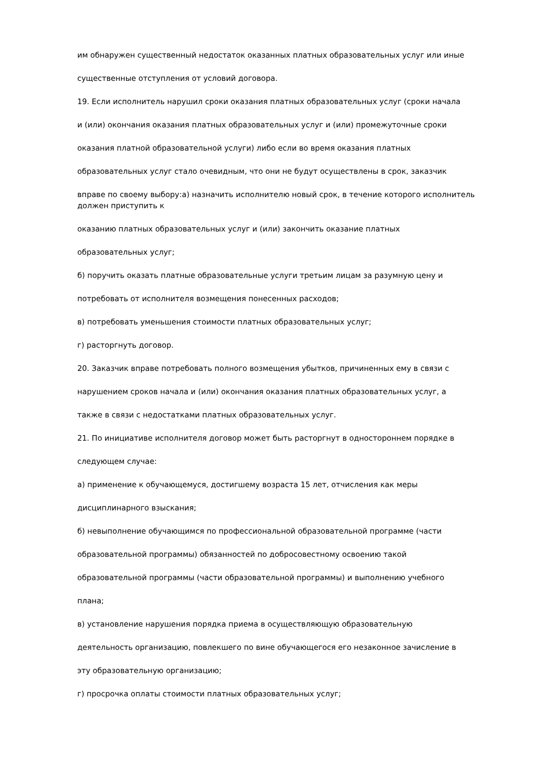им обнаружен существенный недостаток оказанных платных образовательных услуг или иные
существенные отступления от условий договора.
19. Если исполнитель нарушил сроки оказания платных образовательных услуг (сроки начала
и (или) окончания оказания платных образовательных услуг и (или) промежуточные сроки
оказания платной образовательной услуги) либо если во время оказания платных
образовательных услуг стало очевидным, что они не будут осуществлены в срок, заказчик
вправе по своему выбору:а) назначить исполнителю новый срок, в течение которого исполнитель должен приступить к
оказанию платных образовательных услуг и (или) закончить оказание платных
образовательных услуг;
б) поручить оказать платные образовательные услуги третьим лицам за разумную цену и
потребовать от исполнителя возмещения понесенных расходов;
в) потребовать уменьшения стоимости платных образовательных услуг;
г) расторгнуть договор.
20. Заказчик вправе потребовать полного возмещения убытков, причиненных ему в связи с
нарушением сроков начала и (или) окончания оказания платных образовательных услуг, а
также в связи с недостатками платных образовательных услуг.
21. По инициативе исполнителя договор может быть расторгнут в одностороннем порядке в
следующем случае:
а) применение к обучающемуся, достигшему возраста 15 лет, отчисления как меры
дисциплинарного взыскания;
б) невыполнение обучающимся по профессиональной образовательной программе (части
образовательной программы) обязанностей по добросовестному освоению такой
образовательной программы (части образовательной программы) и выполнению учебного
плана;
в) установление нарушения порядка приема в осуществляющую образовательную
деятельность организацию, повлекшего по вине обучающегося его незаконное зачисление в
эту образовательную организацию;
г) просрочка оплаты стоимости платных образовательных услуг;